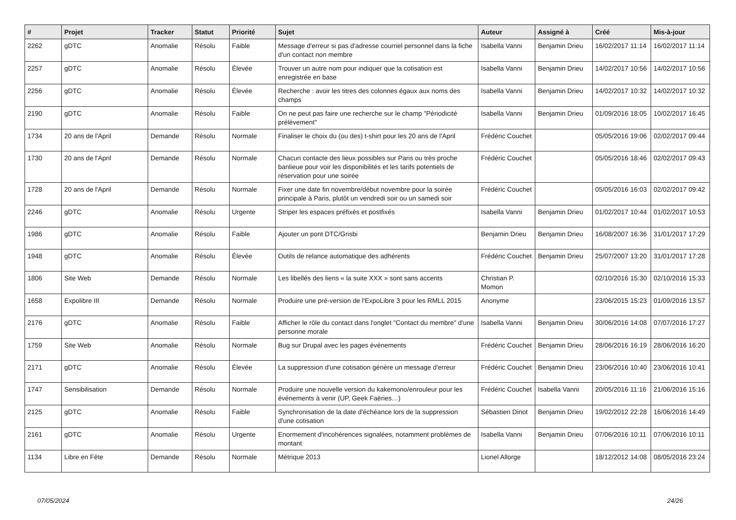| # | Projet | Tracker | Statut | Priorité | Sujet | Auteur | Assigné à | Créé | Mis-à-jour |
| --- | --- | --- | --- | --- | --- | --- | --- | --- | --- |
| 2262 | gDTC | Anomalie | Résolu | Faible | Message d'erreur si pas d'adresse courriel personnel dans la fiche d'un contact non membre | Isabella Vanni | Benjamin Drieu | 16/02/2017 11:14 | 16/02/2017 11:14 |
| 2257 | gDTC | Anomalie | Résolu | Élevée | Trouver un autre nom pour indiquer que la cotisation est enregistrée en base | Isabella Vanni | Benjamin Drieu | 14/02/2017 10:56 | 14/02/2017 10:56 |
| 2256 | gDTC | Anomalie | Résolu | Élevée | Recherche : avoir les titres des colonnes égaux aux noms des champs | Isabella Vanni | Benjamin Drieu | 14/02/2017 10:32 | 14/02/2017 10:32 |
| 2190 | gDTC | Anomalie | Résolu | Faible | On ne peut pas faire une recherche sur le champ "Périodicité prélèvement" | Isabella Vanni | Benjamin Drieu | 01/09/2016 18:05 | 10/02/2017 16:45 |
| 1734 | 20 ans de l'April | Demande | Résolu | Normale | Finaliser le choix du (ou des) t-shirt pour les 20 ans de l'April | Frédéric Couchet | | 05/05/2016 19:06 | 02/02/2017 09:44 |
| 1730 | 20 ans de l'April | Demande | Résolu | Normale | Chacun contacte des lieux possibles sur Paris ou très proche banlieue pour voir les disponibilités et les tarifs potentiels de réservation pour une soirée | Frédéric Couchet | | 05/05/2016 18:46 | 02/02/2017 09:43 |
| 1728 | 20 ans de l'April | Demande | Résolu | Normale | Fixer une date fin novembre/début novembre pour la soirée principale à Paris, plutôt un vendredi soir ou un samedi soir | Frédéric Couchet | | 05/05/2016 16:03 | 02/02/2017 09:42 |
| 2246 | gDTC | Anomalie | Résolu | Urgente | Striper les espaces préfixés et postfixés | Isabella Vanni | Benjamin Drieu | 01/02/2017 10:44 | 01/02/2017 10:53 |
| 1986 | gDTC | Anomalie | Résolu | Faible | Ajouter un pont DTC/Grisbi | Benjamin Drieu | Benjamin Drieu | 16/08/2007 16:36 | 31/01/2017 17:29 |
| 1948 | gDTC | Anomalie | Résolu | Élevée | Outils de relance automatique des adhérents | Frédéric Couchet | Benjamin Drieu | 25/07/2007 13:20 | 31/01/2017 17:28 |
| 1806 | Site Web | Demande | Résolu | Normale | Les libellés des liens « la suite XXX » sont sans accents | Christian P. Momon | | 02/10/2016 15:30 | 02/10/2016 15:33 |
| 1658 | Expolibre III | Demande | Résolu | Normale | Produire une pré-version de l'ExpoLibre 3 pour les RMLL 2015 | Anonyme | | 23/06/2015 15:23 | 01/09/2016 13:57 |
| 2176 | gDTC | Anomalie | Résolu | Faible | Afficher le rôle du contact dans l'onglet "Contact du membre" d'une personne morale | Isabella Vanni | Benjamin Drieu | 30/06/2016 14:08 | 07/07/2016 17:27 |
| 1759 | Site Web | Anomalie | Résolu | Normale | Bug sur Drupal avec les pages événements | Frédéric Couchet | Benjamin Drieu | 28/06/2016 16:19 | 28/06/2016 16:20 |
| 2171 | gDTC | Anomalie | Résolu | Élevée | La suppression d'une cotisation génère un message d'erreur | Frédéric Couchet | Benjamin Drieu | 23/06/2016 10:40 | 23/06/2016 10:41 |
| 1747 | Sensibilisation | Demande | Résolu | Normale | Produire une nouvelle version du kakemono/enrouleur pour les événements à venir (UP, Geek Faëries…) | Frédéric Couchet | Isabella Vanni | 20/05/2016 11:16 | 21/06/2016 15:16 |
| 2125 | gDTC | Anomalie | Résolu | Faible | Synchronisation de la date d'échéance lors de la suppression d'une cotisation | Sébastien Dinot | Benjamin Drieu | 19/02/2012 22:28 | 16/06/2016 14:49 |
| 2161 | gDTC | Anomalie | Résolu | Urgente | Enormement d'incohérences signalées, notamment problèmes de montant | Isabella Vanni | Benjamin Drieu | 07/06/2016 10:11 | 07/06/2016 10:11 |
| 1134 | Libre en Fête | Demande | Résolu | Normale | Métrique 2013 | Lionel Allorge | | 18/12/2012 14:08 | 08/05/2016 23:24 |
07/05/2024 24/26